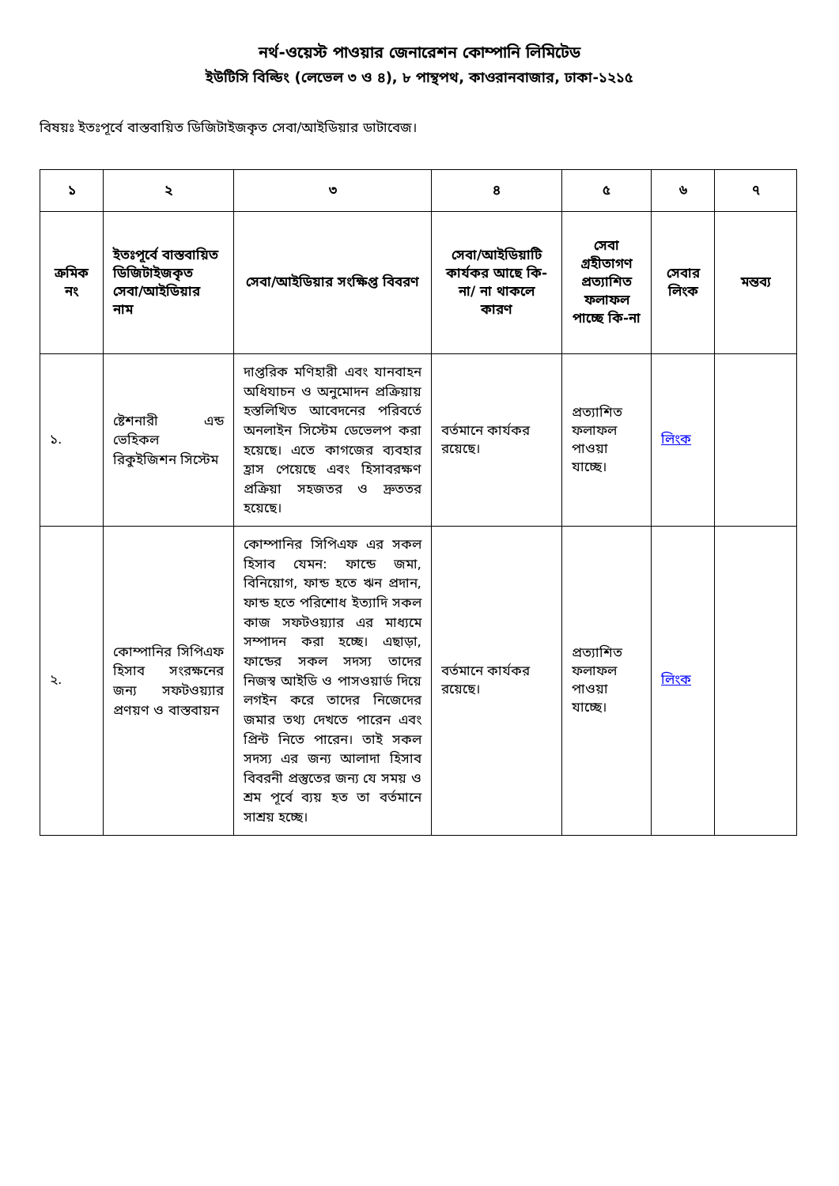নর্থ-ওয়েস্ট পাওয়ার জেনারেশন কোম্পানি লিমিটেড
ইউটিসি বিল্ডিং (লেভেল ৩ ও ৪), ৮ পান্থপথ, কাওরানবাজার, ঢাকা-১২১৫
বিষয়ঃ ইতঃপূর্বে বাস্তবায়িত ডিজিটাইজকৃত সেবা/আইডিয়ার ডাটাবেজ।
| ১ | ২ | ৩ | ৪ | ৫ | ৬ | ৭ |
| --- | --- | --- | --- | --- | --- | --- |
| ক্রমিক নং | ইতঃপূর্বে বাস্তবায়িত ডিজিটাইজকৃত সেবা/আইডিয়ার নাম | সেবা/আইডিয়ার সংক্ষিপ্ত বিবরণ | সেবা/আইডিয়াটি কার্যকর আছে কি-না/ না থাকলে কারণ | সেবা গ্রহীতাগণ প্রত্যাশিত ফলাফল পাচ্ছে কি-না | সেবার লিংক | মন্তব্য |
| ১. | ষ্টেশনারী এন্ড ভেহিকল রিকুইজিশন সিস্টেম | দাপ্তরিক মণিহারী এবং যানবাহন অধিযাচন ও অনুমোদন প্রক্রিয়ায় হস্তলিখিত আবেদনের পরিবর্তে অনলাইন সিস্টেম ডেভেলপ করা হয়েছে। এতে কাগজের ব্যবহার হ্রাস পেয়েছে এবং হিসাবরক্ষণ প্রক্রিয়া সহজতর ও দ্রুততর হয়েছে। | বর্তমানে কার্যকর রয়েছে। | প্রত্যাশিত ফলাফল পাওয়া যাচ্ছে। | লিংক | |
| ২. | কোম্পানির সিপিএফ হিসাব সংরক্ষনের জন্য সফটওয়্যার প্রণয়ণ ও বাস্তবায়ন | কোম্পানির সিপিএফ এর সকল হিসাব যেমন: ফান্ডে জমা, বিনিয়োগ, ফান্ড হতে ঋন প্রদান, ফান্ড হতে পরিশোধ ইত্যাদি সকল কাজ সফটওয়্যার এর মাধ্যমে সম্পাদন করা হচ্ছে। এছাড়া, ফান্ডের সকল সদস্য তাদের নিজস্ব আইডি ও পাসওয়ার্ড দিয়ে লগইন করে তাদের নিজেদের জমার তথ্য দেখতে পারেন এবং প্রিন্ট নিতে পারেন। তাই সকল সদস্য এর জন্য আলাদা হিসাব বিবরনী প্রস্তুতের জন্য যে সময় ও শ্রম পূর্বে ব্যয় হত তা বর্তমানে সাশ্রয় হচ্ছে। | বর্তমানে কার্যকর রয়েছে। | প্রত্যাশিত ফলাফল পাওয়া যাচ্ছে। | লিংক | |